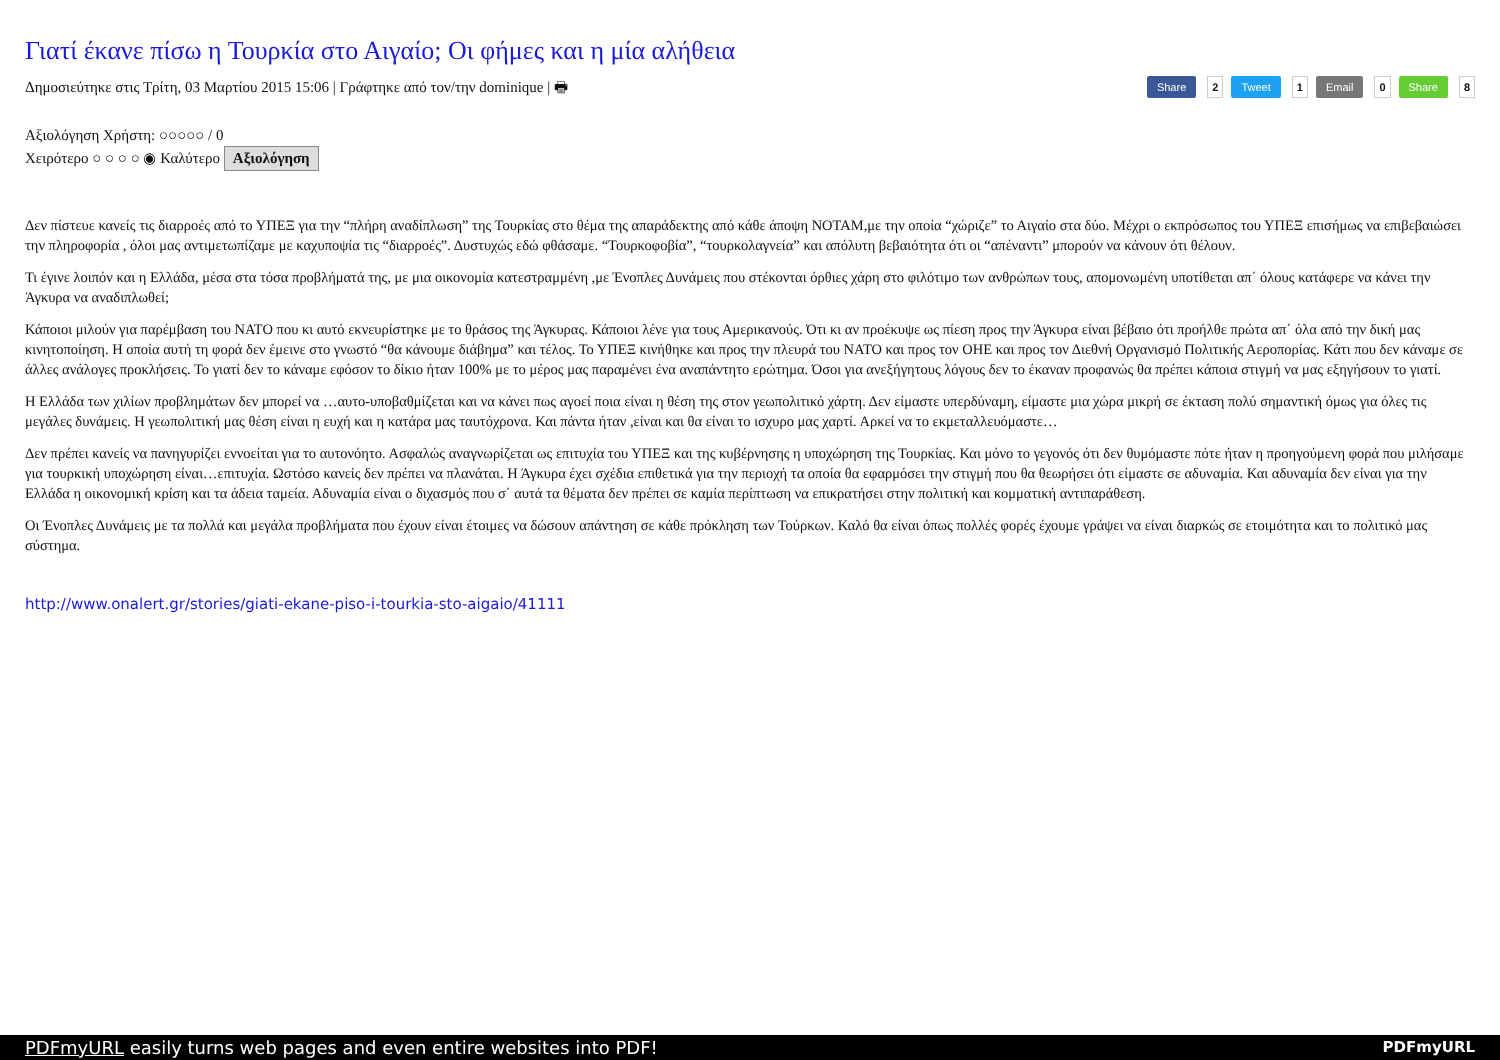Γιατί έκανε πίσω η Τουρκία στο Αιγαίο; Οι φήμες και η μία αλήθεια
Share 2 Tweet 1 Email 0 Share 8
Δημοσιεύτηκε στις Τρίτη, 03 Μαρτίου 2015 15:06 | Γράφτηκε από τον/την dominique | 🖶
Αξιολόγηση Χρήστη: ○○○○○ / 0
Χειρότερο ○ ○ ○ ○ ◉ Καλύτερο Αξιολόγηση
Δεν πίστευε κανείς τις διαρροές από το ΥΠΕΞ για την “πλήρη αναδίπλωση” της Τουρκίας στο θέμα της απαράδεκτης από κάθε άποψη NOTAM,με την οποία “χώριζε” το Αιγαίο στα δύο. Μέχρι ο εκπρόσωπος του ΥΠΕΞ επισήμως να επιβεβαιώσει την πληροφορία , όλοι μας αντιμετωπίζαμε με καχυποψία τις “διαρροές”. Δυστυχώς εδώ φθάσαμε. “Τουρκοφοβία”, “τουρκολαγνεία” και απόλυτη βεβαιότητα ότι οι “απέναντι” μπορούν να κάνουν ότι θέλουν.
Τι έγινε λοιπόν και η Ελλάδα, μέσα στα τόσα προβλήματά της, με μια οικονομία κατεστραμμένη ,με Ένοπλες Δυνάμεις που στέκονται όρθιες χάρη στο φιλότιμο των ανθρώπων τους, απομονωμένη υποτίθεται απ΄ όλους κατάφερε να κάνει την Άγκυρα να αναδιπλωθεί;
Κάποιοι μιλούν για παρέμβαση του ΝΑΤΟ που κι αυτό εκνευρίστηκε με το θράσος της Άγκυρας. Κάποιοι λένε για τους Αμερικανούς. Ότι κι αν προέκυψε ως πίεση προς την Άγκυρα είναι βέβαιο ότι προήλθε πρώτα απ΄ όλα από την δική μας κινητοποίηση. Η οποία αυτή τη φορά δεν έμεινε στο γνωστό “θα κάνουμε διάβημα” και τέλος. Το ΥΠΕΞ κινήθηκε και προς την πλευρά του ΝΑΤΟ και προς τον ΟΗΕ και προς τον Διεθνή Οργανισμό Πολιτικής Αεροπορίας. Κάτι που δεν κάναμε σε άλλες ανάλογες προκλήσεις. Το γιατί δεν το κάναμε εφόσον το δίκιο ήταν 100% με το μέρος μας παραμένει ένα αναπάντητο ερώτημα. Όσοι για ανεξήγητους λόγους δεν το έκαναν προφανώς θα πρέπει κάποια στιγμή να μας εξηγήσουν το γιατί.
Η Ελλάδα των χιλίων προβλημάτων δεν μπορεί να …αυτο-υποβαθμίζεται και να κάνει πως αγοεί ποια είναι η θέση της στον γεωπολιτικό χάρτη. Δεν είμαστε υπερδύναμη, είμαστε μια χώρα μικρή σε έκταση πολύ σημαντική όμως για όλες τις μεγάλες δυνάμεις. Η γεωπολιτική μας θέση είναι η ευχή και η κατάρα μας ταυτόχρονα. Και πάντα ήταν ,είναι και θα είναι το ισχυρο μας χαρτί. Αρκεί να το εκμεταλλευόμαστε…
Δεν πρέπει κανείς να πανηγυρίζει εννοείται για το αυτονόητο. Ασφαλώς αναγνωρίζεται ως επιτυχία του ΥΠΕΞ και της κυβέρνησης η υποχώρηση της Τουρκίας. Και μόνο το γεγονός ότι δεν θυμόμαστε πότε ήταν η προηγούμενη φορά που μιλήσαμε για τουρκική υποχώρηση είναι…επιτυχία. Ωστόσο κανείς δεν πρέπει να πλανάται. Η Άγκυρα έχει σχέδια επιθετικά για την περιοχή τα οποία θα εφαρμόσει την στιγμή που θα θεωρήσει ότι είμαστε σε αδυναμία. Και αδυναμία δεν είναι για την Ελλάδα η οικονομική κρίση και τα άδεια ταμεία. Αδυναμία είναι ο διχασμός που σ΄ αυτά τα θέματα δεν πρέπει σε καμία περίπτωση να επικρατήσει στην πολιτική και κομματική αντιπαράθεση.
Οι Ένοπλες Δυνάμεις με τα πολλά και μεγάλα προβλήματα που έχουν είναι έτοιμες να δώσουν απάντηση σε κάθε πρόκληση των Τούρκων. Καλό θα είναι όπως πολλές φορές έχουμε γράψει να είναι διαρκώς σε ετοιμότητα και το πολιτικό μας σύστημα.
http://www.onalert.gr/stories/giati-ekane-piso-i-tourkia-sto-aigaio/41111
PDFmyURL PDFmyURL easily turns web pages and even entire websites into PDF!